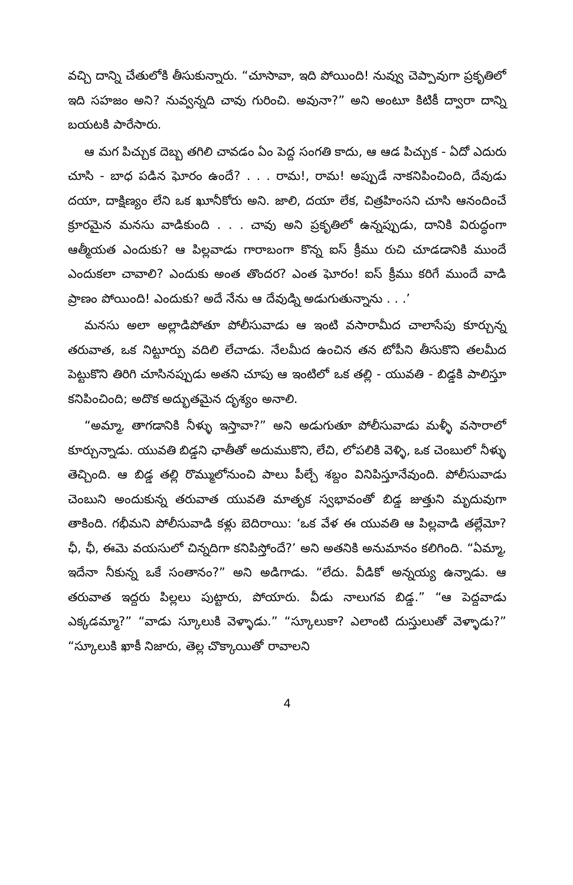వచ్చి దాన్ని చేతులోకి తీసుకున్నారు. “చూసావా, ఇది పోయింది! నువ్వు చెప్పావుగా ప్రకృతిలో ఇది సహజం అని? నువ్వన్నది చావు గురించి. అవునా?” అని అంటూ కిటికీ ద్వారా దాన్ని బయటకి పారేసారు.
ఆ మగ పిచ్చుక దెబ్బ తగిలి చావడం ఏం పెద్ద సంగతి కాదు, ఆ ఆడ పిచ్చుక - ఏదో ఎదురు చూసి - బాధ పడిన ఘోరం ఉందే? . . . రామ!, రామ! అప్పుడే నాకనిపించింది, దేవుడు దయా, దాక్షిణ్యం లేని ఒక ఖూనీకోరు అని. జాలి, దయా లేక, చిత్రహింసని చూసి ఆనందించే క్రూరమైన మనసు వాడికుంది . . . చావు అని ప్రకృతిలో ఉన్నప్పుడు, దానికి విరుద్ధంగా ఆత్మీయత ఎందుకు? ఆ పిల్లవాడు గారాబంగా కొన్న ఐస్ క్రీము రుచి చూడడానికి ముందే ఎందుకలా చావాలి? ఎందుకు అంత తొందర? ఎంత ఘోరం! ఐస్ క్రీము కరిగే ముందే వాడి ప్రాణం పోయింది! ఎందుకు? అదే నేను ఆ దేవుడ్ని అడుగుతున్నాను . . .’
మనసు అలా అల్లాడిపోతూ పోలీసువాడు ఆ ఇంటి వసారామీద చాలాసేపు కూర్చున్న తరువాత, ఒక నిట్టూర్పు వదిలి లేచాడు. నేలమీద ఉంచిన తన టోపీని తీసుకొని తలమీద పెట్టుకొని తిరిగి చూసినప్పుడు అతని చూపు ఆ ఇంటిలో ఒక తల్లి - యువతి - బిడ్డకి పాలిస్తూ కనిపించింది; అదొక అద్భుతమైన దృశ్యం అనాలి.
“అమ్మా, తాగడానికి నీళ్ళు ఇస్తావా?” అని అడుగుతూ పోలీసువాడు మళ్ళీ వసారాలో కూర్చున్నాడు. యువతి బిడ్డని ఛాతీతో అదుముకొని, లేచి, లోపలికి వెళ్ళి, ఒక చెంబులో నీళ్ళు తెచ్చింది. ఆ బిడ్డ తల్లి రొమ్ములోనుంచి పాలు పీల్చే శబ్దం వినిపిస్తూనేవుంది. పోలీసువాడు చెంబుని అందుకున్న తరువాత యువతి మాతృక స్వభావంతో బిడ్డ జుత్తుని మృదువుగా తాకింది. గభీమని పోలీసువాడి కళ్లు బెదిరాయి: ‘ఒక వేళ ఈ యువతి ఆ పిల్లవాడి తల్లేమో? ఛీ, ఛీ, ఈమె వయసులో చిన్నదిగా కనిపిస్తోందే?’ అని అతనికి అనుమానం కలిగింది. “ఏమ్మా, ఇదేనా నీకున్న ఒకే సంతానం?” అని అడిగాడు. “లేదు. వీడికో అన్నయ్య ఉన్నాడు. ఆ తరువాత ఇద్దరు పిల్లలు పుట్టారు, పోయారు. వీడు నాలుగవ బిడ్డ.” “ఆ పెద్దవాడు ఎక్కడమ్మా?” “వాడు స్కూలుకి వెళ్ళాడు.” “స్కూలుకా? ఎలాంటి దుస్తులుతో వెళ్ళాడు?” “స్కూలుకి ఖాకీ నిజారు, తెల్ల చొక్కాయితో రావాలని
4